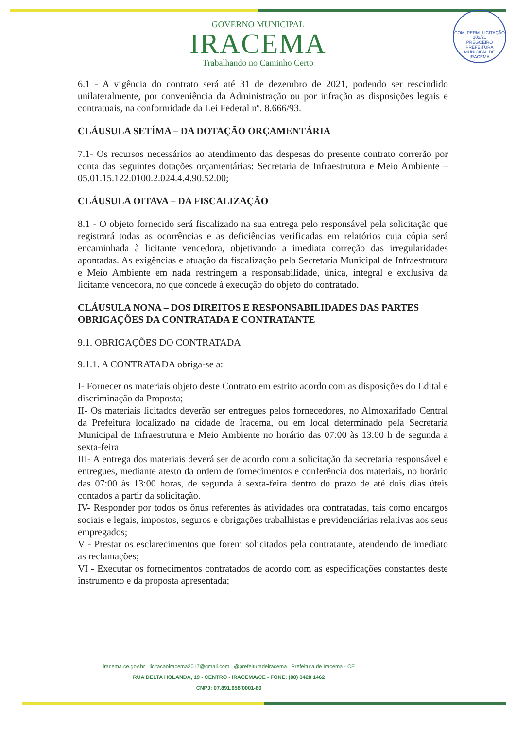COM. PERM. LICITAÇÃO
102/21
PREGOEIRO
PREFEITURA MUNICIPAL DE IRACEMA
GOVERNO MUNICIPAL
IRACEMA
Trabalhando no Caminho Certo
6.1 - A vigência do contrato será até 31 de dezembro de 2021, podendo ser rescindido unilateralmente, por conveniência da Administração ou por infração as disposições legais e contratuais, na conformidade da Lei Federal nº. 8.666/93.
CLÁUSULA SETÍMA – DA DOTAÇÃO ORÇAMENTÁRIA
7.1- Os recursos necessários ao atendimento das despesas do presente contrato correrão por conta das seguintes dotações orçamentárias: Secretaria de Infraestrutura e Meio Ambiente – 05.01.15.122.0100.2.024.4.4.90.52.00;
CLÁUSULA OITAVA – DA FISCALIZAÇÃO
8.1 - O objeto fornecido será fiscalizado na sua entrega pelo responsável pela solicitação que registrará todas as ocorrências e as deficiências verificadas em relatórios cuja cópia será encaminhada à licitante vencedora, objetivando a imediata correção das irregularidades apontadas. As exigências e atuação da fiscalização pela Secretaria Municipal de Infraestrutura e Meio Ambiente em nada restringem a responsabilidade, única, integral e exclusiva da licitante vencedora, no que concede à execução do objeto do contratado.
CLÁUSULA NONA – DOS DIREITOS E RESPONSABILIDADES DAS PARTES
OBRIGAÇÕES DA CONTRATADA E CONTRATANTE
9.1. OBRIGAÇÕES DO CONTRATADA
9.1.1. A CONTRATADA obriga-se a:
I- Fornecer os materiais objeto deste Contrato em estrito acordo com as disposições do Edital e discriminação da Proposta;
II- Os materiais licitados deverão ser entregues pelos fornecedores, no Almoxarifado Central da Prefeitura localizado na cidade de Iracema, ou em local determinado pela Secretaria Municipal de Infraestrutura e Meio Ambiente no horário das 07:00 às 13:00 h de segunda a sexta-feira.
III- A entrega dos materiais deverá ser de acordo com a solicitação da secretaria responsável e entregues, mediante atesto da ordem de fornecimentos e conferência dos materiais, no horário das 07:00 às 13:00 horas, de segunda à sexta-feira dentro do prazo de até dois dias úteis contados a partir da solicitação.
IV- Responder por todos os ônus referentes às atividades ora contratadas, tais como encargos sociais e legais, impostos, seguros e obrigações trabalhistas e previdenciárias relativas aos seus empregados;
V - Prestar os esclarecimentos que forem solicitados pela contratante, atendendo de imediato as reclamações;
VI - Executar os fornecimentos contratados de acordo com as especificações constantes deste instrumento e da proposta apresentada;
iracema.ce.gov.br licitacaoiracema2017@gmail.com @prefeituradeiracema Prefeitura de Iracema - CE
RUA DELTA HOLANDA, 19 - CENTRO - IRACEMA/CE - FONE: (88) 3428 1462
CNPJ: 07.891.658/0001-80